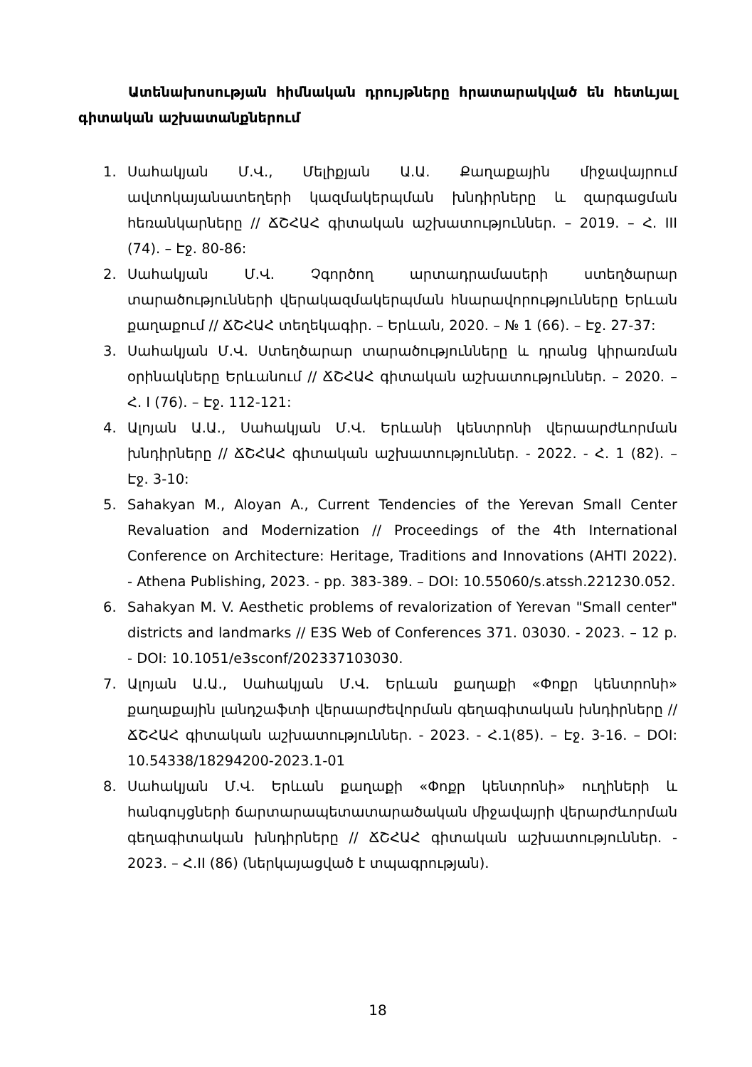Ատենախոսության հիմնական դրույթները հրատարակված են հետևյալ գիտական աշխատանքներում
1. Սահակյան Մ.Վ., Մելիքյան Ա.Ա. Քաղաքային միջավայրում ավտոկայանատեղերի կազմակերպման խնդիրները և զարգացման հեռանկարները // ՃՇՀԱՀ գիտական աշխատություններ. – 2019. – Հ. III (74). – Էջ. 80-86:
2. Սահակյան Մ.Վ. Չգործող արտադրամասերի ստեղծարար տարածությունների վերակազմակերպման հնարավորությունները Երևան քաղաքում // ՃՇՀԱՀ տեղեկագիր. – Երևան, 2020. – № 1 (66). – Էջ. 27-37:
3. Սահակյան Մ.Վ. Ստեղծարար տարածությունները և դրանց կիրառման օրինակները Երևանում // ՃՇՀԱՀ գիտական աշխատություններ. – 2020. – Հ. I (76). – Էջ. 112-121:
4. Ալոյան Ա.Ա., Սահակյան Մ.Վ. Երևանի կենտրոնի վերաարժևորման խնդիրները // ՃՇՀԱՀ գիտական աշխատություններ. - 2022. - Հ. 1 (82). – Էջ. 3-10:
5. Sahakyan M., Aloyan A., Current Tendencies of the Yerevan Small Center Revaluation and Modernization // Proceedings of the 4th International Conference on Architecture: Heritage, Traditions and Innovations (AHTI 2022). - Athena Publishing, 2023. - pp. 383-389. – DOI: 10.55060/s.atssh.221230.052.
6. Sahakyan M. V. Aesthetic problems of revalorization of Yerevan "Small center" districts and landmarks // E3S Web of Conferences 371. 03030. - 2023. – 12 p. - DOI: 10.1051/e3sconf/202337103030.
7. Ալոյան Ա.Ա., Սահակյան Մ.Վ. Երևան քաղաքի «Փոքր կենտրոնի» քաղաքային լանդշաֆտի վերաարժեվորման գեղագիտական խնդիրները // ՃՇՀԱՀ գիտական աշխատություններ. - 2023. - Հ.1(85). – Էջ. 3-16. – DOI: 10.54338/18294200-2023.1-01
8. Սահակյան Մ.Վ. Երևան քաղաքի «Փոքր կենտրոնի» ուղիների և հանգույցների ճարտարապետատարածական միջավայրի վերարժևորման գեղագիտական խնդիրները // ՃՇՀԱՀ գիտական աշխատություններ. - 2023. – Հ.II (86) (ներկայացված է տպագրության).
18